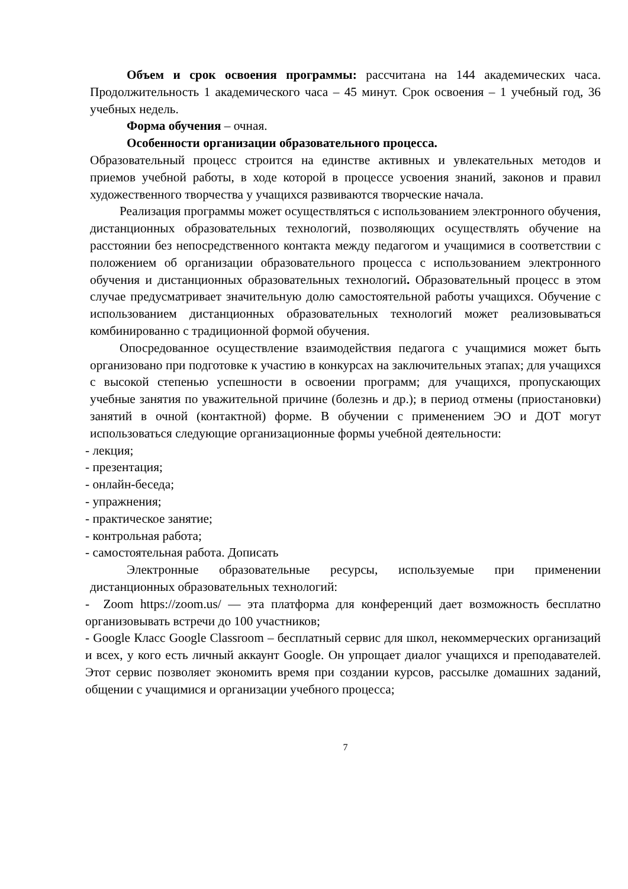Объем и срок освоения программы: рассчитана на 144 академических часа. Продолжительность 1 академического часа – 45 минут. Срок освоения – 1 учебный год, 36 учебных недель.
Форма обучения – очная.
Особенности организации образовательного процесса.
Образовательный процесс строится на единстве активных и увлекательных методов и приемов учебной работы, в ходе которой в процессе усвоения знаний, законов и правил художественного творчества у учащихся развиваются творческие начала.
Реализация программы может осуществляться с использованием электронного обучения, дистанционных образовательных технологий, позволяющих осуществлять обучение на расстоянии без непосредственного контакта между педагогом и учащимися в соответствии с положением об организации образовательного процесса с использованием электронного обучения и дистанционных образовательных технологий. Образовательный процесс в этом случае предусматривает значительную долю самостоятельной работы учащихся. Обучение с использованием дистанционных образовательных технологий может реализовываться комбинированно с традиционной формой обучения.
Опосредованное осуществление взаимодействия педагога с учащимися может быть организовано при подготовке к участию в конкурсах на заключительных этапах; для учащихся с высокой степенью успешности в освоении программ; для учащихся, пропускающих учебные занятия по уважительной причине (болезнь и др.); в период отмены (приостановки) занятий в очной (контактной) форме. В обучении с применением ЭО и ДОТ могут использоваться следующие организационные формы учебной деятельности:
- лекция;
- презентация;
- онлайн-беседа;
- упражнения;
- практическое занятие;
- контрольная работа;
- самостоятельная работа. Дописать
Электронные образовательные ресурсы, используемые при применении дистанционных образовательных технологий:
- Zoom https://zoom.us/ — эта платформа для конференций дает возможность бесплатно организовывать встречи до 100 участников;
- Google Класс Google Classroom – бесплатный сервис для школ, некоммерческих организаций и всех, у кого есть личный аккаунт Google. Он упрощает диалог учащихся и преподавателей. Этот сервис позволяет экономить время при создании курсов, рассылке домашних заданий, общении с учащимися и организации учебного процесса;
7